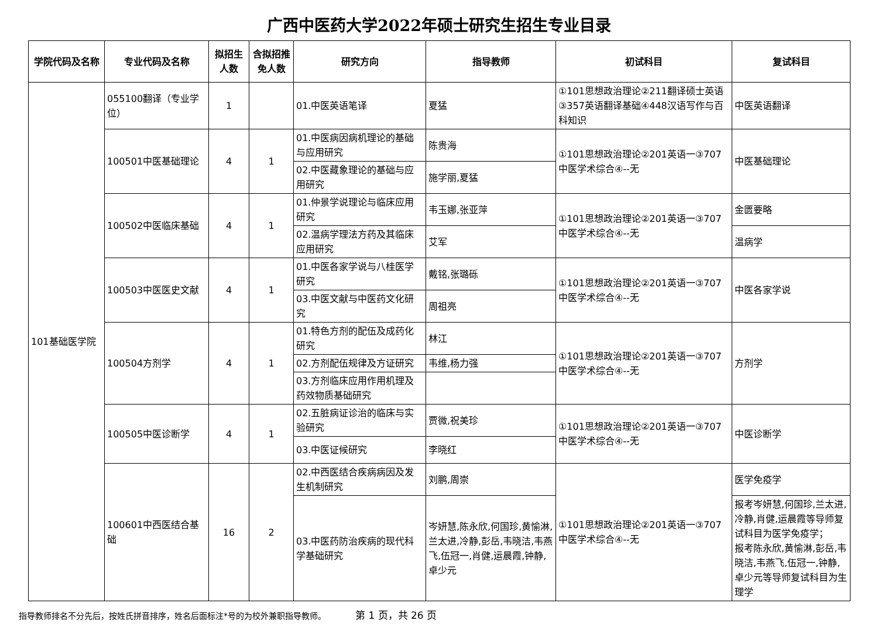广西中医药大学2022年硕士研究生招生专业目录
| 学院代码及名称 | 专业代码及名称 | 拟招生人数 | 含拟招推免人数 | 研究方向 | 指导教师 | 初试科目 | 复试科目 |
| --- | --- | --- | --- | --- | --- | --- | --- |
| 101基础医学院 | 055100翻译（专业学位） | 1 | | 01.中医英语笔译 | 夏猛 | ①101思想政治理论②211翻译硕士英语③357英语翻译基础④448汉语写作与百科知识 | 中医英语翻译 |
| | 100501中医基础理论 | 4 | 1 | 01.中医病因病机理论的基础与应用研究 | 陈贵海 | ①101思想政治理论②201英语一③707中医学术综合④--无 | 中医基础理论 |
| | | | | 02.中医藏象理论的基础与应用研究 | 施学丽,夏猛 | | |
| | 100502中医临床基础 | 4 | 1 | 01.仲景学说理论与临床应用研究 | 韦玉娜,张亚萍 | ①101思想政治理论②201英语一③707中医学术综合④--无 | 金匮要略 |
| | | | | 02.温病学理法方药及其临床应用研究 | 艾军 | | 温病学 |
| | 100503中医医史文献 | 4 | 1 | 01.中医各家学说与八桂医学研究 | 戴铭,张璐砾 | ①101思想政治理论②201英语一③707中医学术综合④--无 | 中医各家学说 |
| | | | | 03.中医文献与中医药文化研究 | 周祖亮 | | |
| | 100504方剂学 | 4 | 1 | 01.特色方剂的配伍及成药化研究 | 林江 | ①101思想政治理论②201英语一③707中医学术综合④--无 | 方剂学 |
| | | | | 02.方剂配伍规律及方证研究 | 韦维,杨力强 | | |
| | | | | 03.方剂临床应用作用机理及药效物质基础研究 | | | |
| | 100505中医诊断学 | 4 | 1 | 02.五脏病证诊治的临床与实验研究 | 贾微,祝美珍 | ①101思想政治理论②201英语一③707中医学术综合④--无 | 中医诊断学 |
| | | | | 03.中医证候研究 | 李晓红 | | |
| | 100601中西医结合基础 | 16 | 2 | 02.中西医结合疾病病因及发生机制研究 | 刘鹏,周崇 | ①101思想政治理论②201英语一③707中医学术综合④--无 | 医学免疫学 |
| | | | | 03.中医药防治疾病的现代科学基础研究 | 岑妍慧,陈永欣,何国珍,黄愉淋,兰太进,冷静,彭岳,韦晓洁,韦燕飞,伍冠一,肖健,运晨霞,钟静,卓少元 | | 报考岑妍慧,何国珍,兰太进,冷静,肖健,运晨霞等导师复试科目为医学免疫学； 报考陈永欣,黄愉淋,彭岳,韦晓洁,韦燕飞,伍冠一,钟静,卓少元等导师复试科目为生理学 |
指导教师排名不分先后，按姓氏拼音排序，姓名后面标注*号的为校外兼职指导教师。 第 1 页，共 26 页